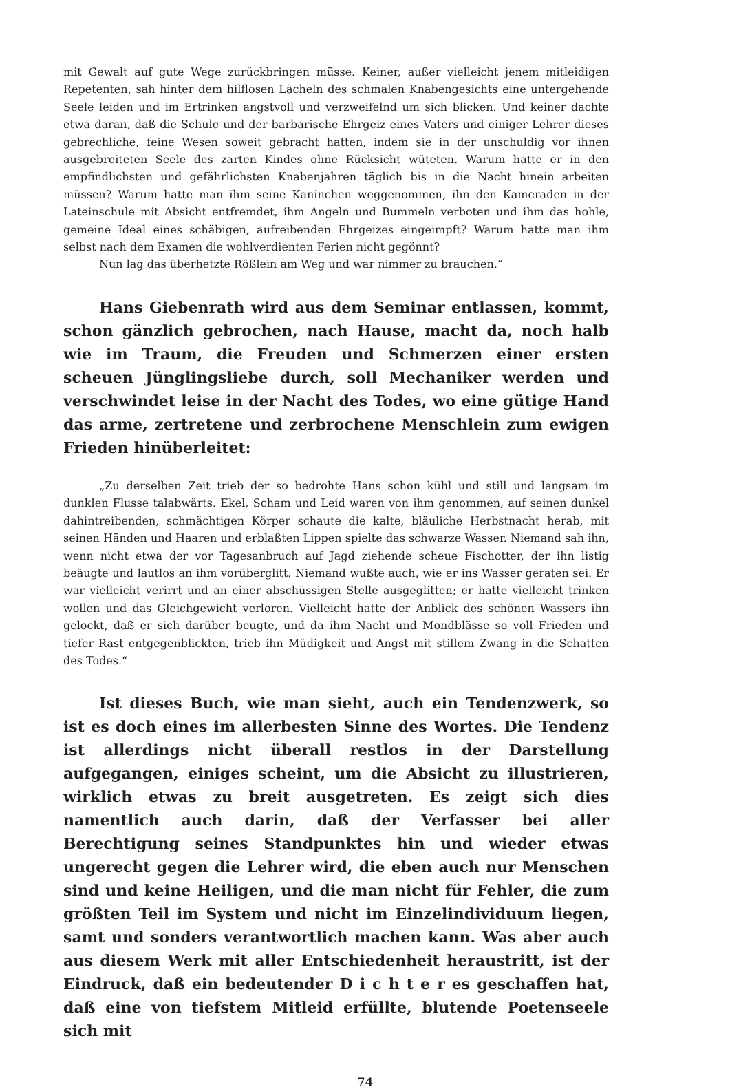mit Gewalt auf gute Wege zurückbringen müsse. Keiner, außer vielleicht jenem mitleidigen Repetenten, sah hinter dem hilflosen Lächeln des schmalen Knabengesichts eine untergehende Seele leiden und im Ertrinken angstvoll und verzweifelnd um sich blicken. Und keiner dachte etwa daran, daß die Schule und der barbarische Ehrgeiz eines Vaters und einiger Lehrer dieses gebrechliche, feine Wesen soweit gebracht hatten, indem sie in der unschuldig vor ihnen ausgebreiteten Seele des zarten Kindes ohne Rücksicht wüteten. Warum hatte er in den empfindlichsten und gefährlichsten Knabenjahren täglich bis in die Nacht hinein arbeiten müssen? Warum hatte man ihm seine Kaninchen weggenommen, ihn den Kameraden in der Lateinschule mit Absicht entfremdet, ihm Angeln und Bummeln verboten und ihm das hohle, gemeine Ideal eines schäbigen, aufreibenden Ehrgeizes eingeimpft? Warum hatte man ihm selbst nach dem Examen die wohlverdienten Ferien nicht gegönnt?
Nun lag das überhetzte Rößlein am Weg und war nimmer zu brauchen.“
Hans Giebenrath wird aus dem Seminar entlassen, kommt, schon gänzlich gebrochen, nach Hause, macht da, noch halb wie im Traum, die Freuden und Schmerzen einer ersten scheuen Jünglingsliebe durch, soll Mechaniker werden und verschwindet leise in der Nacht des Todes, wo eine gütige Hand das arme, zertretene und zerbrochene Menschlein zum ewigen Frieden hinüberleitet:
„Zu derselben Zeit trieb der so bedrohte Hans schon kühl und still und langsam im dunklen Flusse talabwärts. Ekel, Scham und Leid waren von ihm genommen, auf seinen dunkel dahintreibenden, schmächtigen Körper schaute die kalte, bläuliche Herbstnacht herab, mit seinen Händen und Haaren und erblaßten Lippen spielte das schwarze Wasser. Niemand sah ihn, wenn nicht etwa der vor Tagesanbruch auf Jagd ziehende scheue Fischotter, der ihn listig beäugte und lautlos an ihm vorüberglitt. Niemand wußte auch, wie er ins Wasser geraten sei. Er war vielleicht verirrt und an einer abschüssigen Stelle ausgeglitten; er hatte vielleicht trinken wollen und das Gleichgewicht verloren. Vielleicht hatte der Anblick des schönen Wassers ihn gelockt, daß er sich darüber beugte, und da ihm Nacht und Mondblässe so voll Frieden und tiefer Rast entgegenblickten, trieb ihn Müdigkeit und Angst mit stillem Zwang in die Schatten des Todes.“
Ist dieses Buch, wie man sieht, auch ein Tendenzwerk, so ist es doch eines im allerbesten Sinne des Wortes. Die Tendenz ist allerdings nicht überall restlos in der Darstellung aufgegangen, einiges scheint, um die Absicht zu illustrieren, wirklich etwas zu breit ausgetreten. Es zeigt sich dies namentlich auch darin, daß der Verfasser bei aller Berechtigung seines Standpunktes hin und wieder etwas ungerecht gegen die Lehrer wird, die eben auch nur Menschen sind und keine Heiligen, und die man nicht für Fehler, die zum größten Teil im System und nicht im Einzelindividuum liegen, samt und sonders verantwortlich machen kann. Was aber auch aus diesem Werk mit aller Entschiedenheit heraustritt, ist der Eindruck, daß ein bedeutender D i c h t e r es geschaffen hat, daß eine von tiefstem Mitleid erfüllte, blutende Poetenseele sich mit
74